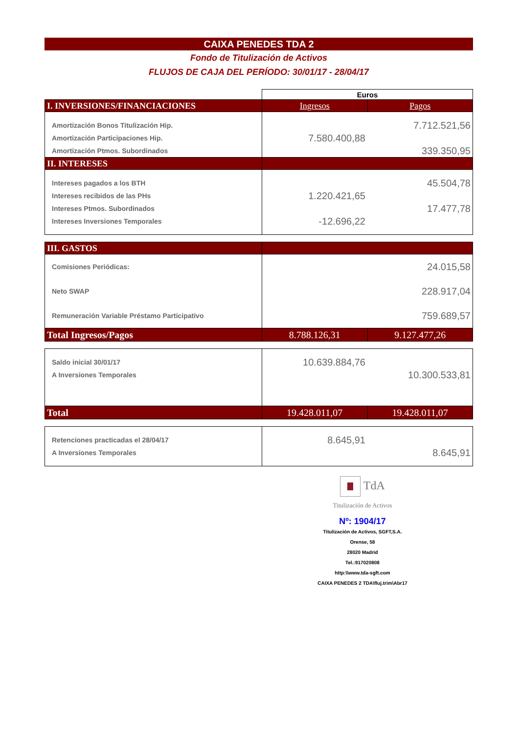CAIXA PENEDES TDA 2
Fondo de Titulización de Activos
FLUJOS DE CAJA DEL PERÍODO: 30/01/17 - 28/04/17
| | Euros | |
| I. INVERSIONES/FINANCIACIONES | Ingresos | Pagos |
| Amortización Bonos Titulización Hip. | | 7.712.521,56 |
| Amortización Participaciones Hip. | 7.580.400,88 | |
| Amortización Ptmos. Subordinados | | 339.350,95 |
| II. INTERESES | | |
| Intereses pagados a los BTH | | 45.504,78 |
| Intereses recibidos de las PHs | 1.220.421,65 | |
| Intereses Ptmos. Subordinados | | 17.477,78 |
| Intereses Inversiones Temporales | -12.696,22 | |
| III. GASTOS | | |
| Comisiones Periódicas: | | 24.015,58 |
| Neto SWAP | | 228.917,04 |
| Remuneración Variable Préstamo Participativo | | 759.689,57 |
| Total Ingresos/Pagos | 8.788.126,31 | 9.127.477,26 |
| Saldo inicial 30/01/17 | 10.639.884,76 | |
| A Inversiones Temporales | | 10.300.533,81 |
| Total | 19.428.011,07 | 19.428.011,07 |
| Retenciones practicadas el 28/04/17 | 8.645,91 | |
| A Inversiones Temporales | | 8.645,91 |
TdA
Titulización de Activos
Nº: 1904/17
Titulización de Activos, SGFT,S.A.
Orense, 58
28020 Madrid
Tel.:917020808
http:\\www.tda-sgft.com
CAIXA PENEDES 2 TDA\fluj.trim\Abr17